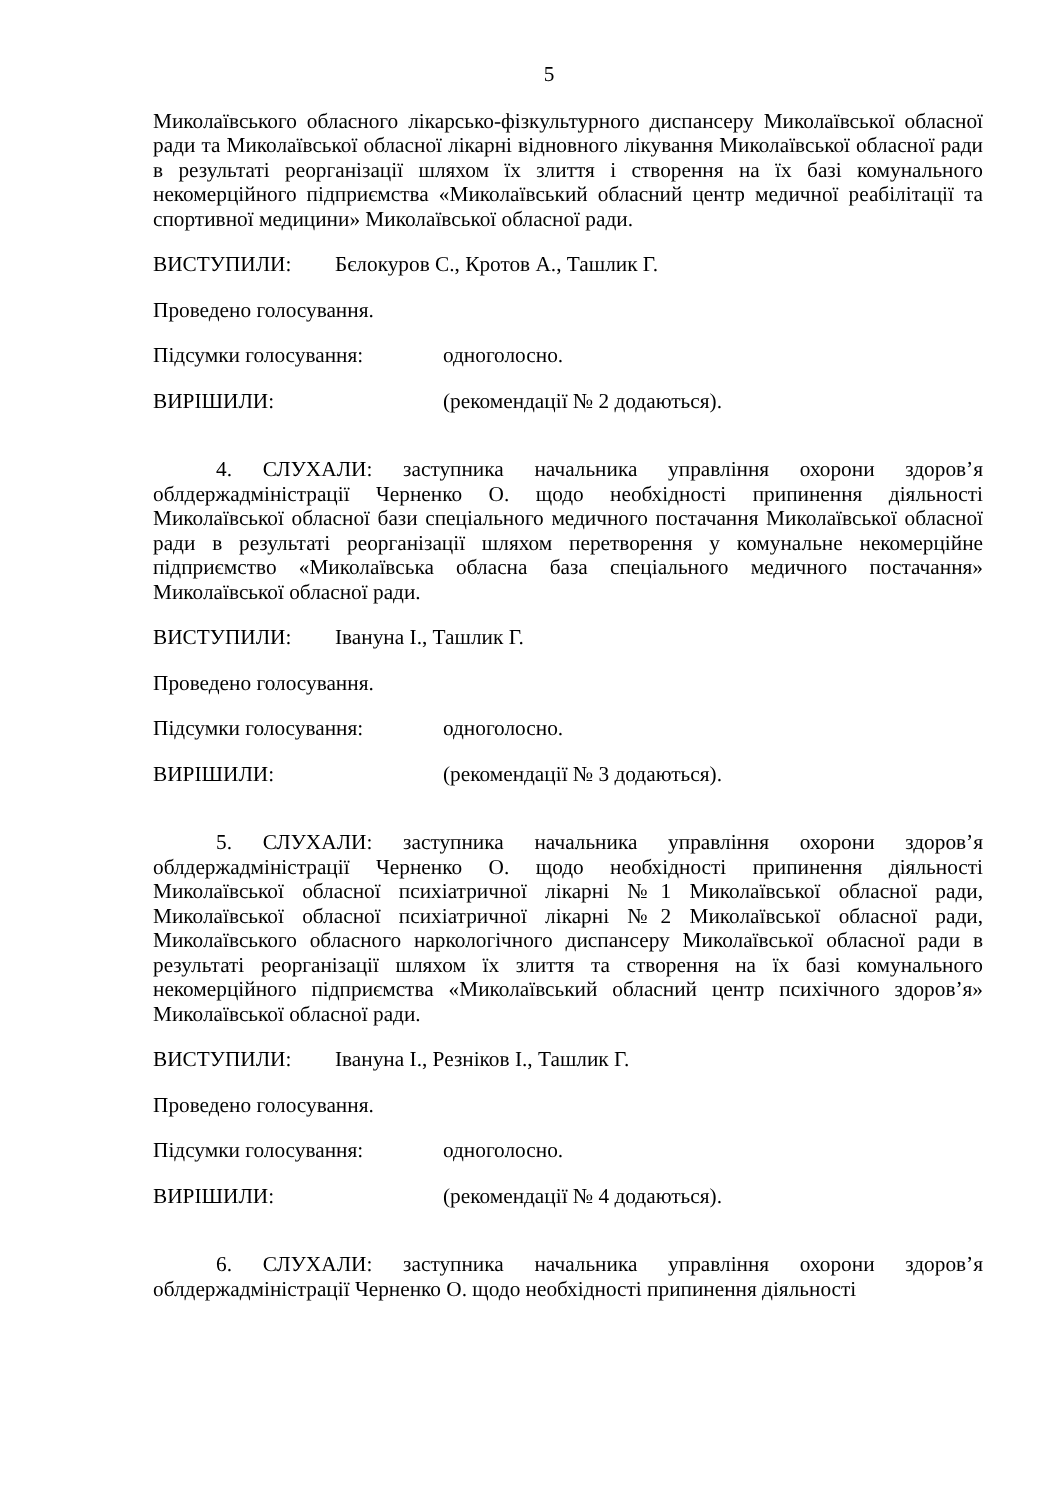5
Миколаївського обласного лікарсько-фізкультурного диспансеру Миколаївської обласної ради та Миколаївської обласної лікарні відновного лікування Миколаївської обласної ради в результаті реорганізації шляхом їх злиття і створення на їх базі комунального некомерційного підприємства «Миколаївський обласний центр медичної реабілітації та спортивної медицини» Миколаївської обласної ради.
ВИСТУПИЛИ: Бєлокуров С., Кротов А., Ташлик Г.
Проведено голосування.
Підсумки голосування: одноголосно.
ВИРІШИЛИ: (рекомендації № 2 додаються).
4. СЛУХАЛИ: заступника начальника управління охорони здоров’я облдержадміністрації Черненко О. щодо необхідності припинення діяльності Миколаївської обласної бази спеціального медичного постачання Миколаївської обласної ради в результаті реорганізації шляхом перетворення у комунальне некомерційне підприємство «Миколаївська обласна база спеціального медичного постачання» Миколаївської обласної ради.
ВИСТУПИЛИ: Івануна І., Ташлик Г.
Проведено голосування.
Підсумки голосування: одноголосно.
ВИРІШИЛИ: (рекомендації № 3 додаються).
5. СЛУХАЛИ: заступника начальника управління охорони здоров’я облдержадміністрації Черненко О. щодо необхідності припинення діяльності Миколаївської обласної психіатричної лікарні №1 Миколаївської обласної ради, Миколаївської обласної психіатричної лікарні №2 Миколаївської обласної ради, Миколаївського обласного наркологічного диспансеру Миколаївської обласної ради в результаті реорганізації шляхом їх злиття та створення на їх базі комунального некомерційного підприємства «Миколаївський обласний центр психічного здоров’я» Миколаївської обласної ради.
ВИСТУПИЛИ: Івануна І., Резніков І., Ташлик Г.
Проведено голосування.
Підсумки голосування: одноголосно.
ВИРІШИЛИ: (рекомендації № 4 додаються).
6. СЛУХАЛИ: заступника начальника управління охорони здоров’я облдержадміністрації Черненко О. щодо необхідності припинення діяльності